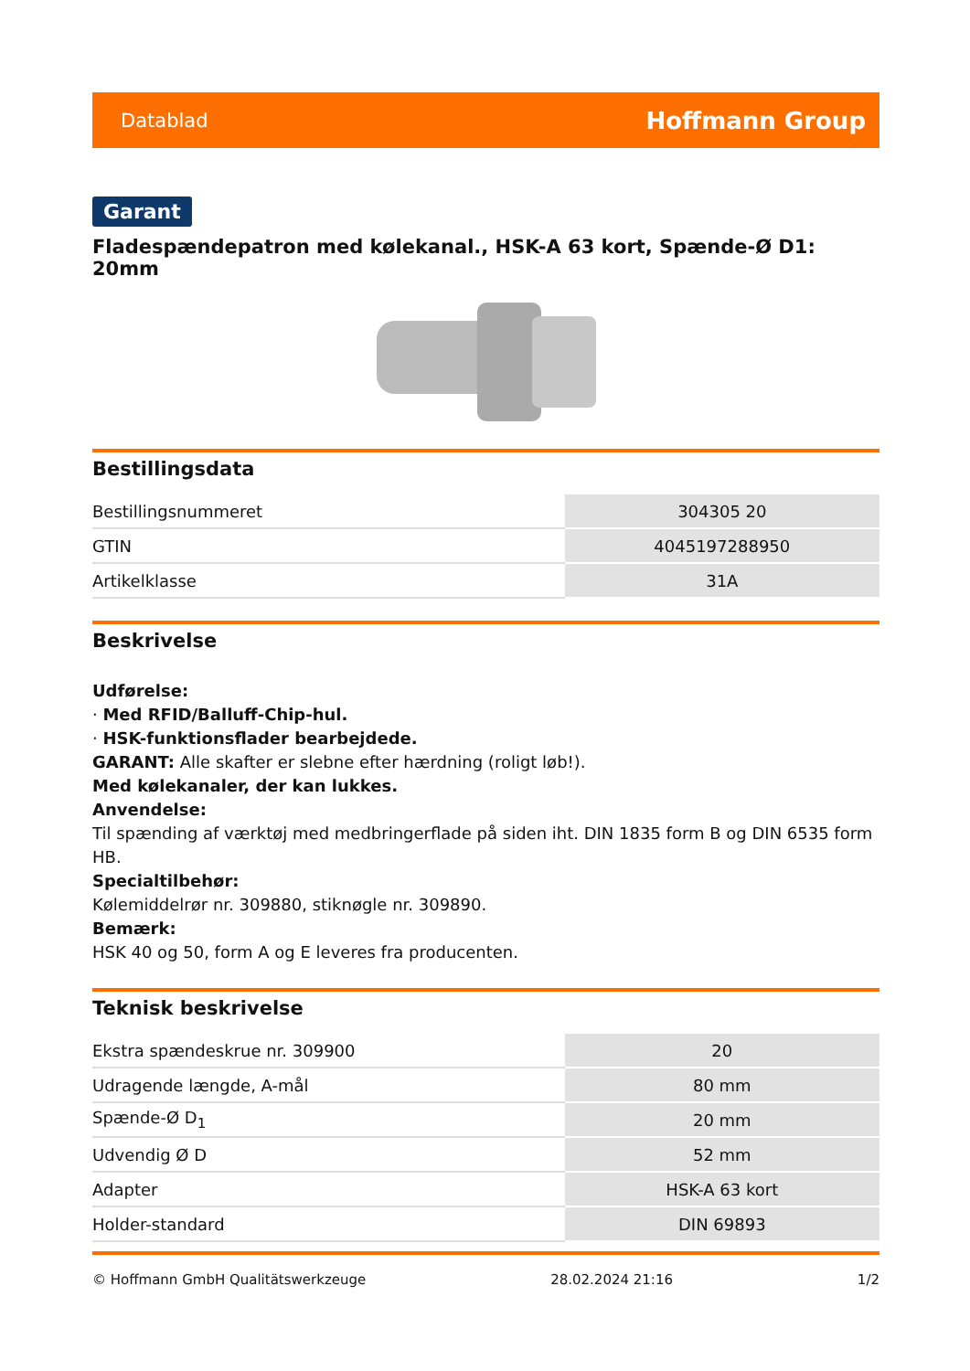Datablad Hoffmann Group
Garant
Fladespændepatron med kølekanal., HSK-A 63 kort, Spænde-Ø D1: 20mm
Bestillingsdata
| Bestillingsnummeret | 304305 20 |
| GTIN | 4045197288950 |
| Artikelklasse | 31A |
Beskrivelse
Udførelse:
· Med RFID/Balluff-Chip-hul.
· HSK-funktionsflader bearbejdede.
GARANT: Alle skafter er slebne efter hærdning (roligt løb!).
Med kølekanaler, der kan lukkes.
Anvendelse:
Til spænding af værktøj med medbringerflade på siden iht. DIN 1835 form B og DIN 6535 form HB.
Specialtilbehør:
Kølemiddelrør nr. 309880, stiknøgle nr. 309890.
Bemærk:
HSK 40 og 50, form A og E leveres fra producenten.
Teknisk beskrivelse
| Ekstra spændeskrue nr. 309900 | 20 |
| Udragende længde, A-mål | 80 mm |
| Spænde-Ø D<sub>1</sub> | 20 mm |
| Udvendig Ø D | 52 mm |
| Adapter | HSK-A 63 kort |
| Holder-standard | DIN 69893 |
© Hoffmann GmbH Qualitätswerkzeuge 28.02.2024 21:16 1/2